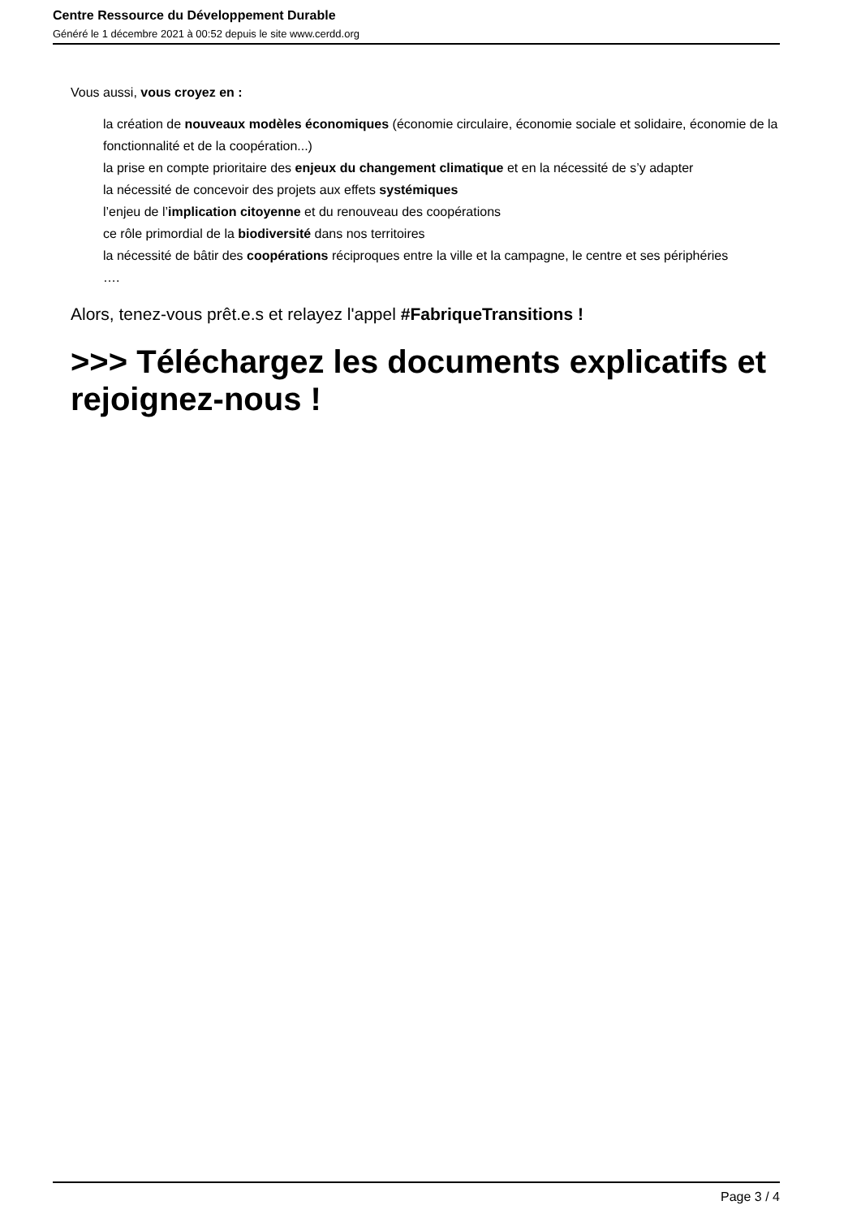Centre Ressource du Développement Durable
Généré le 1 décembre 2021 à 00:52 depuis le site www.cerdd.org
Vous aussi, vous croyez en :
la création de nouveaux modèles économiques (économie circulaire, économie sociale et solidaire, économie de la fonctionnalité et de la coopération...)
la prise en compte prioritaire des enjeux du changement climatique et en la nécessité de s’y adapter
la nécessité de concevoir des projets aux effets systémiques
l’enjeu de l’implication citoyenne et du renouveau des coopérations
ce rôle primordial de la biodiversité dans nos territoires
la nécessité de bâtir des coopérations réciproques entre la ville et la campagne, le centre et ses périphéries
….
Alors, tenez-vous prêt.e.s et relayez l'appel #FabriqueTransitions !
>>> Téléchargez les documents explicatifs et rejoignez-nous !
Page 3 / 4